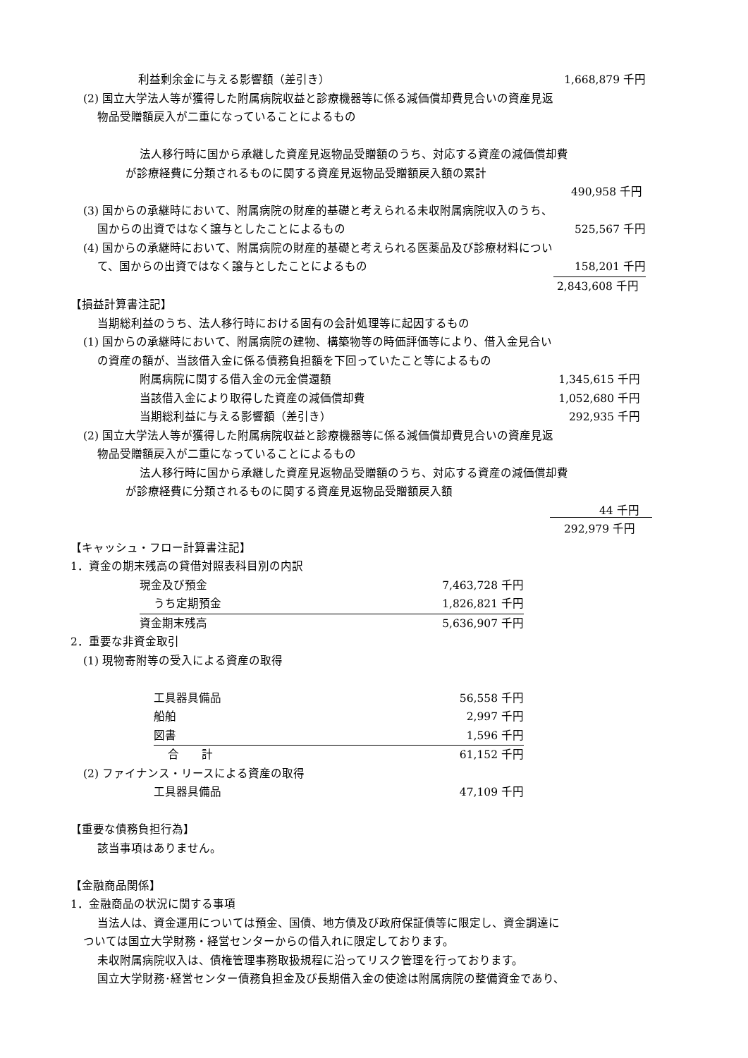利益剰余金に与える影響額（差引き） 1,668,879 千円
(2) 国立大学法人等が獲得した附属病院収益と診療機器等に係る減価償却費見合いの資産見返
物品受贈額戻入が二重になっていることによるもの
法人移行時に国から承継した資産見返物品受贈額のうち、対応する資産の減価償却費
が診療経費に分類されるものに関する資産見返物品受贈額戻入額の累計
490,958 千円
(3) 国からの承継時において、附属病院の財産的基礎と考えられる未収附属病院収入のうち、
国からの出資ではなく譲与としたことによるもの 525,567 千円
(4) 国からの承継時において、附属病院の財産的基礎と考えられる医薬品及び診療材料につい
て、国からの出資ではなく譲与としたことによるもの 158,201 千円
2,843,608 千円
【損益計算書注記】
当期総利益のうち、法人移行時における固有の会計処理等に起因するもの
(1) 国からの承継時において、附属病院の建物、構築物等の時価評価等により、借入金見合い
の資産の額が、当該借入金に係る債務負担額を下回っていたこと等によるもの
附属病院に関する借入金の元金償還額 1,345,615 千円
当該借入金により取得した資産の減価償却費 1,052,680 千円
当期総利益に与える影響額（差引き） 292,935 千円
(2) 国立大学法人等が獲得した附属病院収益と診療機器等に係る減価償却費見合いの資産見返
物品受贈額戻入が二重になっていることによるもの
法人移行時に国から承継した資産見返物品受贈額のうち、対応する資産の減価償却費
が診療経費に分類されるものに関する資産見返物品受贈額戻入額
44 千円
292,979 千円
【キャッシュ・フロー計算書注記】
1．資金の期末残高の貸借対照表科目別の内訳
| 現金及び預金 | 7,463,728 千円 |
| うち定期預金 | 1,826,821 千円 |
| 資金期末残高 | 5,636,907 千円 |
2．重要な非資金取引
(1) 現物寄附等の受入による資産の取得
| 工具器具備品 | 56,558 千円 |
| 船舶 | 2,997 千円 |
| 図書 | 1,596 千円 |
| 合 計 | 61,152 千円 |
(2) ファイナンス・リースによる資産の取得
工具器具備品 47,109 千円
【重要な債務負担行為】
該当事項はありません。
【金融商品関係】
1．金融商品の状況に関する事項
当法人は、資金運用については預金、国債、地方債及び政府保証債等に限定し、資金調達に
ついては国立大学財務・経営センターからの借入れに限定しております。
未収附属病院収入は、債権管理事務取扱規程に沿ってリスク管理を行っております。
国立大学財務･経営センター債務負担金及び長期借入金の使途は附属病院の整備資金であり、